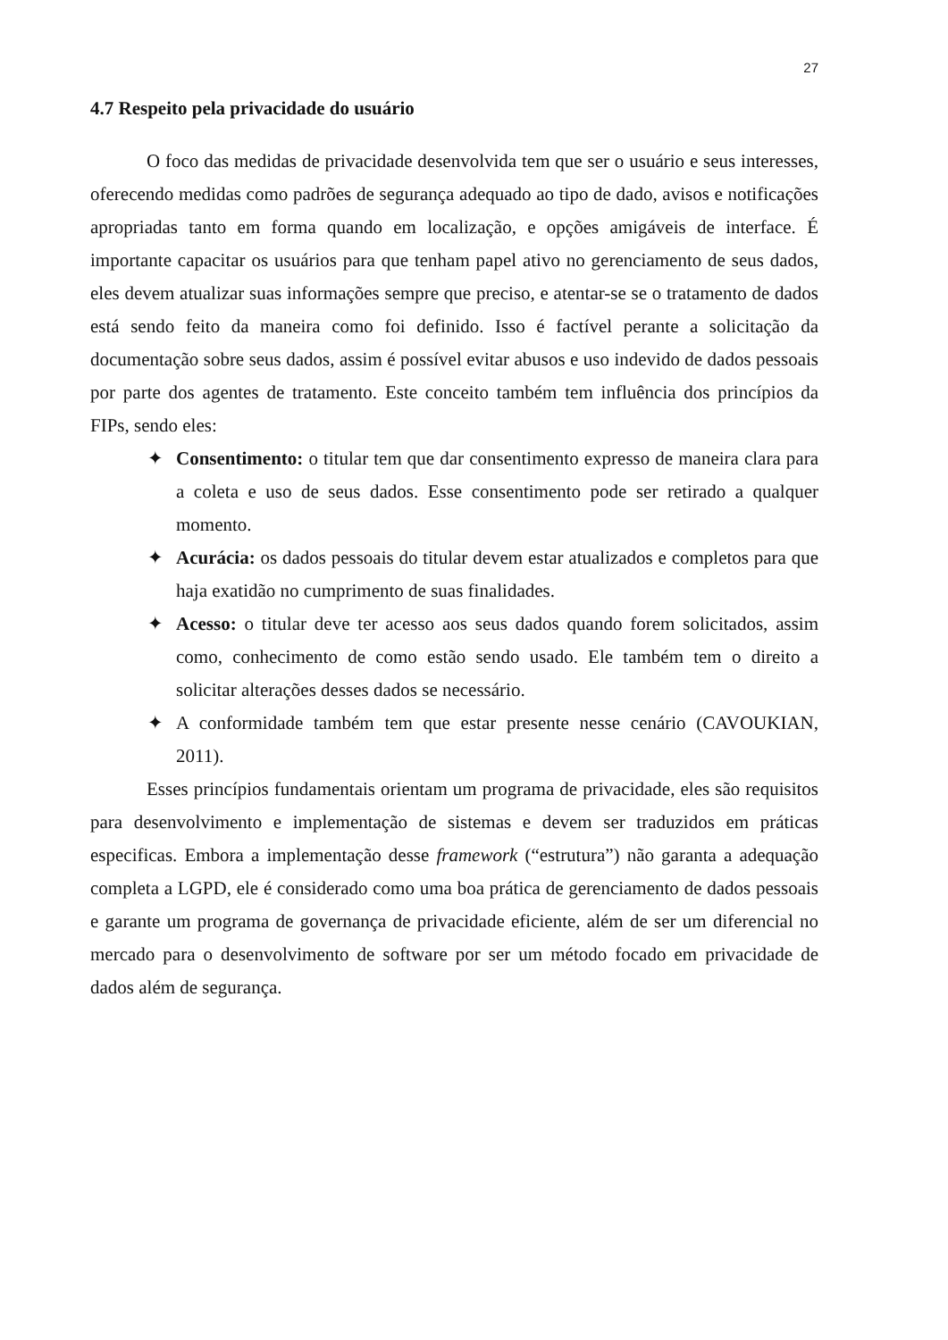27
4.7 Respeito pela privacidade do usuário
O foco das medidas de privacidade desenvolvida tem que ser o usuário e seus interesses, oferecendo medidas como padrões de segurança adequado ao tipo de dado, avisos e notificações apropriadas tanto em forma quando em localização, e opções amigáveis de interface. É importante capacitar os usuários para que tenham papel ativo no gerenciamento de seus dados, eles devem atualizar suas informações sempre que preciso, e atentar-se se o tratamento de dados está sendo feito da maneira como foi definido. Isso é factível perante a solicitação da documentação sobre seus dados, assim é possível evitar abusos e uso indevido de dados pessoais por parte dos agentes de tratamento. Este conceito também tem influência dos princípios da FIPs, sendo eles:
✦ Consentimento: o titular tem que dar consentimento expresso de maneira clara para a coleta e uso de seus dados. Esse consentimento pode ser retirado a qualquer momento.
✦ Acurácia: os dados pessoais do titular devem estar atualizados e completos para que haja exatidão no cumprimento de suas finalidades.
✦ Acesso: o titular deve ter acesso aos seus dados quando forem solicitados, assim como, conhecimento de como estão sendo usado. Ele também tem o direito a solicitar alterações desses dados se necessário.
✦ A conformidade também tem que estar presente nesse cenário (CAVOUKIAN, 2011).
Esses princípios fundamentais orientam um programa de privacidade, eles são requisitos para desenvolvimento e implementação de sistemas e devem ser traduzidos em práticas especificas. Embora a implementação desse framework (“estrutura”) não garanta a adequação completa a LGPD, ele é considerado como uma boa prática de gerenciamento de dados pessoais e garante um programa de governança de privacidade eficiente, além de ser um diferencial no mercado para o desenvolvimento de software por ser um método focado em privacidade de dados além de segurança.